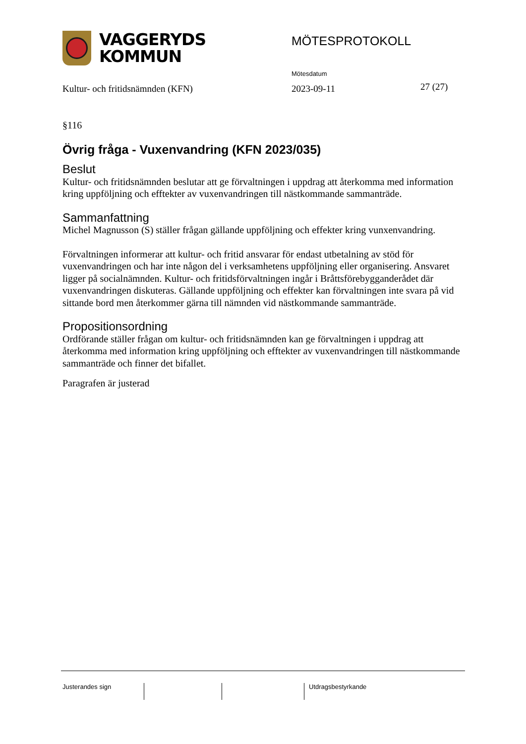VAGGERYDS
KOMMUN
MÖTESPROTOKOLL
Mötesdatum
Kultur- och fritidsnämnden (KFN)
2023-09-11 27 (27)
§116
Övrig fråga - Vuxenvandring (KFN 2023/035)
Beslut
Kultur- och fritidsnämnden beslutar att ge förvaltningen i uppdrag att återkomma med information kring uppföljning och efftekter av vuxenvandringen till nästkommande sammanträde.
Sammanfattning
Michel Magnusson (S) ställer frågan gällande uppföljning och effekter kring vunxenvandring.
Förvaltningen informerar att kultur- och fritid ansvarar för endast utbetalning av stöd för vuxenvandringen och har inte någon del i verksamhetens uppföljning eller organisering. Ansvaret ligger på socialnämnden. Kultur- och fritidsförvaltningen ingår i Bråttsförebygganderådet där vuxenvandringen diskuteras. Gällande uppföljning och effekter kan förvaltningen inte svara på vid sittande bord men återkommer gärna till nämnden vid nästkommande sammanträde.
Propositionsordning
Ordförande ställer frågan om kultur- och fritidsnämnden kan ge förvaltningen i uppdrag att återkomma med information kring uppföljning och efftekter av vuxenvandringen till nästkommande sammanträde och finner det bifallet.
Paragrafen är justerad
Justerandes sign Utdragsbestyrkande